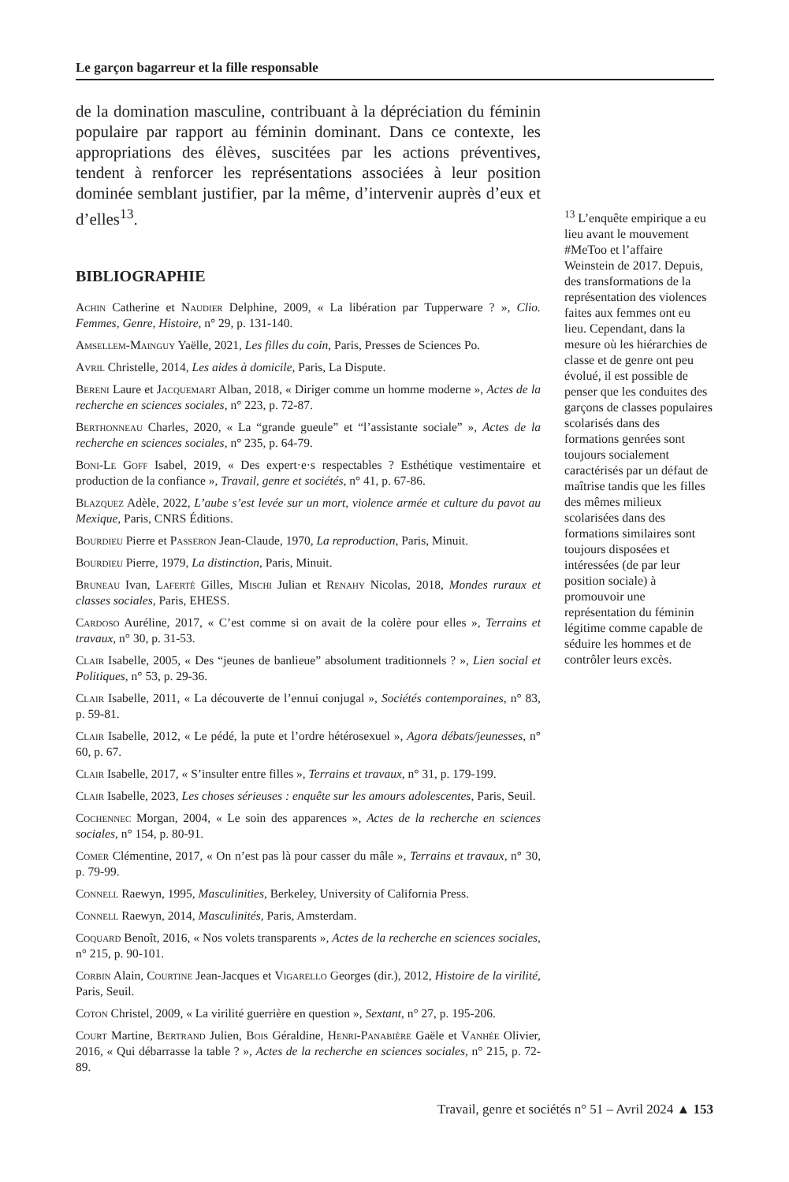Le garçon bagarreur et la fille responsable
de la domination masculine, contribuant à la dépréciation du féminin populaire par rapport au féminin dominant. Dans ce contexte, les appropriations des élèves, suscitées par les actions préventives, tendent à renforcer les représentations associées à leur position dominée semblant justifier, par la même, d’intervenir auprès d’eux et d’elles<sup>13</sup>.
BIBLIOGRAPHIE
Achin Catherine et Naudier Delphine, 2009, « La libération par Tupperware ? », Clio. Femmes, Genre, Histoire, n° 29, p. 131-140.
Amsellem-Mainguy Yaëlle, 2021, Les filles du coin, Paris, Presses de Sciences Po.
Avril Christelle, 2014, Les aides à domicile, Paris, La Dispute.
Bereni Laure et Jacquemart Alban, 2018, « Diriger comme un homme moderne », Actes de la recherche en sciences sociales, n° 223, p. 72-87.
Berthonneau Charles, 2020, « La “grande gueule” et “l’assistante sociale” », Actes de la recherche en sciences sociales, n° 235, p. 64-79.
Boni-Le Goff Isabel, 2019, « Des expert·e·s respectables ? Esthétique vestimentaire et production de la confiance », Travail, genre et sociétés, n° 41, p. 67-86.
Blazquez Adèle, 2022, L’aube s’est levée sur un mort, violence armée et culture du pavot au Mexique, Paris, CNRS Éditions.
Bourdieu Pierre et Passeron Jean-Claude, 1970, La reproduction, Paris, Minuit.
Bourdieu Pierre, 1979, La distinction, Paris, Minuit.
Bruneau Ivan, Laferté Gilles, Mischi Julian et Renahy Nicolas, 2018, Mondes ruraux et classes sociales, Paris, EHESS.
Cardoso Auréline, 2017, « C’est comme si on avait de la colère pour elles », Terrains et travaux, n° 30, p. 31-53.
Clair Isabelle, 2005, « Des “jeunes de banlieue” absolument traditionnels ? », Lien social et Politiques, n° 53, p. 29-36.
Clair Isabelle, 2011, « La découverte de l’ennui conjugal », Sociétés contemporaines, n° 83, p. 59-81.
Clair Isabelle, 2012, « Le pédé, la pute et l’ordre hétérosexuel », Agora débats/jeunesses, n° 60, p. 67.
Clair Isabelle, 2017, « S’insulter entre filles », Terrains et travaux, n° 31, p. 179-199.
Clair Isabelle, 2023, Les choses sérieuses : enquête sur les amours adolescentes, Paris, Seuil.
Cochennec Morgan, 2004, « Le soin des apparences », Actes de la recherche en sciences sociales, n° 154, p. 80-91.
Comer Clémentine, 2017, « On n’est pas là pour casser du mâle », Terrains et travaux, n° 30, p. 79-99.
Connell Raewyn, 1995, Masculinities, Berkeley, University of California Press.
Connell Raewyn, 2014, Masculinités, Paris, Amsterdam.
Coquard Benoît, 2016, « Nos volets transparents », Actes de la recherche en sciences sociales, n° 215, p. 90-101.
Corbin Alain, Courtine Jean-Jacques et Vigarello Georges (dir.), 2012, Histoire de la virilité, Paris, Seuil.
Coton Christel, 2009, « La virilité guerrière en question », Sextant, n° 27, p. 195-206.
Court Martine, Bertrand Julien, Bois Géraldine, Henri-Panabière Gaële et Vanhée Olivier, 2016, « Qui débarrasse la table ? », Actes de la recherche en sciences sociales, n° 215, p. 72-89.
<sup>13</sup> L’enquête empirique a eu lieu avant le mouvement #MeToo et l’affaire Weinstein de 2017. Depuis, des transformations de la représentation des violences faites aux femmes ont eu lieu. Cependant, dans la mesure où les hiérarchies de classe et de genre ont peu évolué, il est possible de penser que les conduites des garçons de classes populaires scolarisés dans des formations genrées sont toujours socialement caractérisés par un défaut de maîtrise tandis que les filles des mêmes milieux scolarisées dans des formations similaires sont toujours disposées et intéressées (de par leur position sociale) à promouvoir une représentation du féminin légitime comme capable de séduire les hommes et de contrôler leurs excès.
Travail, genre et sociétés n° 51 – Avril 2024 ▲ 153